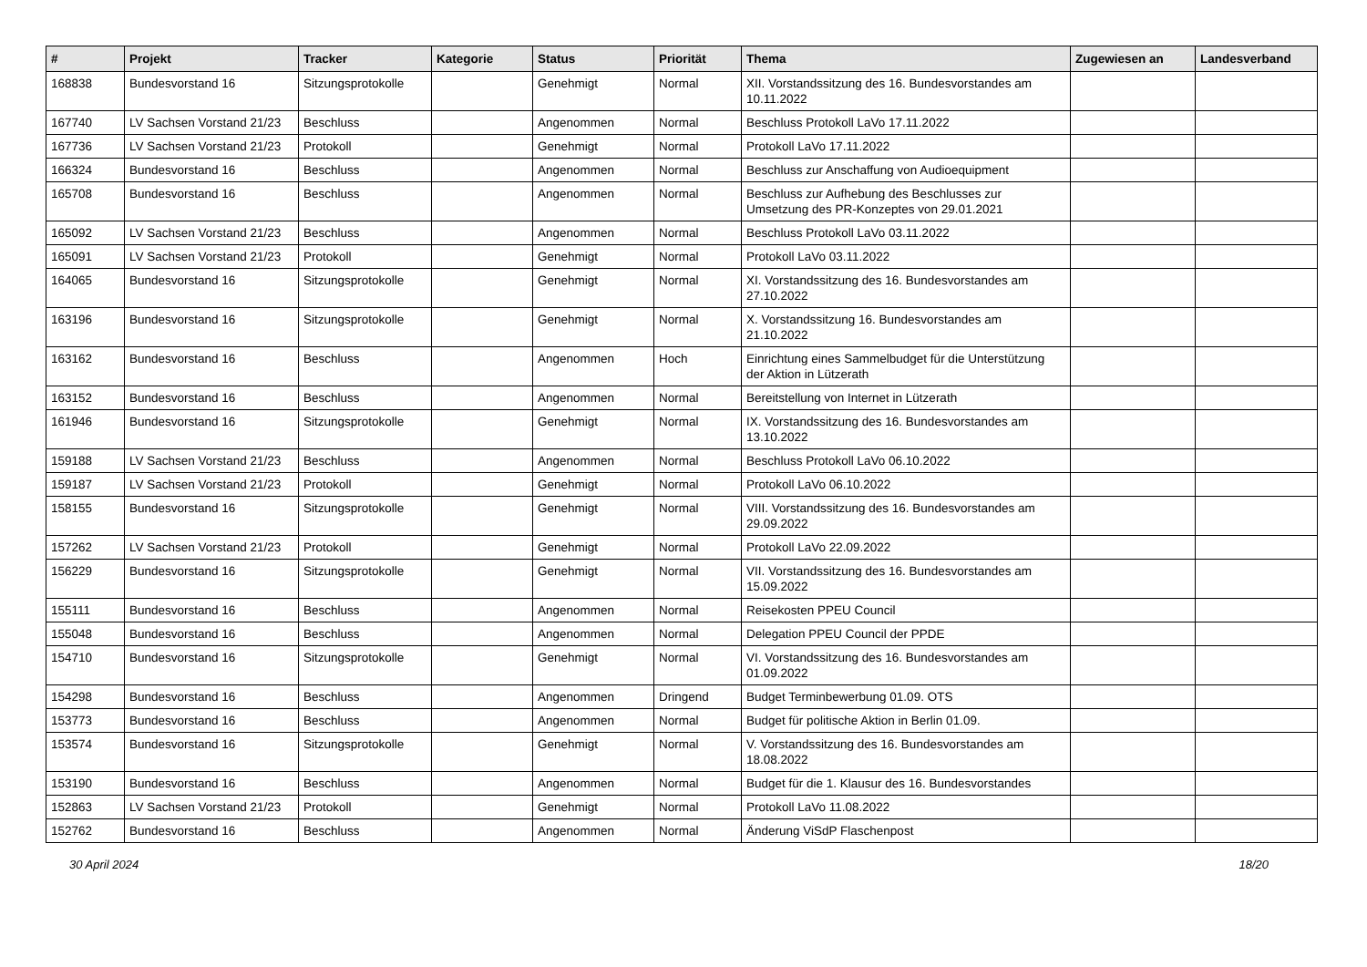| # | Projekt | Tracker | Kategorie | Status | Priorität | Thema | Zugewiesen an | Landesverband |
| --- | --- | --- | --- | --- | --- | --- | --- | --- |
| 168838 | Bundesvorstand 16 | Sitzungsprotokolle | | Genehmigt | Normal | XII. Vorstandssitzung des 16. Bundesvorstandes am 10.11.2022 | | |
| 167740 | LV Sachsen Vorstand 21/23 | Beschluss | | Angenommen | Normal | Beschluss Protokoll LaVo 17.11.2022 | | |
| 167736 | LV Sachsen Vorstand 21/23 | Protokoll | | Genehmigt | Normal | Protokoll LaVo 17.11.2022 | | |
| 166324 | Bundesvorstand 16 | Beschluss | | Angenommen | Normal | Beschluss zur Anschaffung von Audioequipment | | |
| 165708 | Bundesvorstand 16 | Beschluss | | Angenommen | Normal | Beschluss zur Aufhebung des Beschlusses zur Umsetzung des PR-Konzeptes von 29.01.2021 | | |
| 165092 | LV Sachsen Vorstand 21/23 | Beschluss | | Angenommen | Normal | Beschluss Protokoll LaVo 03.11.2022 | | |
| 165091 | LV Sachsen Vorstand 21/23 | Protokoll | | Genehmigt | Normal | Protokoll LaVo 03.11.2022 | | |
| 164065 | Bundesvorstand 16 | Sitzungsprotokolle | | Genehmigt | Normal | XI. Vorstandssitzung des 16. Bundesvorstandes am 27.10.2022 | | |
| 163196 | Bundesvorstand 16 | Sitzungsprotokolle | | Genehmigt | Normal | X. Vorstandssitzung 16. Bundesvorstandes am 21.10.2022 | | |
| 163162 | Bundesvorstand 16 | Beschluss | | Angenommen | Hoch | Einrichtung eines Sammelbudget für die Unterstützung der Aktion in Lützerath | | |
| 163152 | Bundesvorstand 16 | Beschluss | | Angenommen | Normal | Bereitstellung von Internet in Lützerath | | |
| 161946 | Bundesvorstand 16 | Sitzungsprotokolle | | Genehmigt | Normal | IX. Vorstandssitzung des 16. Bundesvorstandes am 13.10.2022 | | |
| 159188 | LV Sachsen Vorstand 21/23 | Beschluss | | Angenommen | Normal | Beschluss Protokoll LaVo 06.10.2022 | | |
| 159187 | LV Sachsen Vorstand 21/23 | Protokoll | | Genehmigt | Normal | Protokoll LaVo 06.10.2022 | | |
| 158155 | Bundesvorstand 16 | Sitzungsprotokolle | | Genehmigt | Normal | VIII. Vorstandssitzung des 16. Bundesvorstandes am 29.09.2022 | | |
| 157262 | LV Sachsen Vorstand 21/23 | Protokoll | | Genehmigt | Normal | Protokoll LaVo 22.09.2022 | | |
| 156229 | Bundesvorstand 16 | Sitzungsprotokolle | | Genehmigt | Normal | VII. Vorstandssitzung des 16. Bundesvorstandes am 15.09.2022 | | |
| 155111 | Bundesvorstand 16 | Beschluss | | Angenommen | Normal | Reisekosten PPEU Council | | |
| 155048 | Bundesvorstand 16 | Beschluss | | Angenommen | Normal | Delegation PPEU Council der PPDE | | |
| 154710 | Bundesvorstand 16 | Sitzungsprotokolle | | Genehmigt | Normal | VI. Vorstandssitzung des 16. Bundesvorstandes am 01.09.2022 | | |
| 154298 | Bundesvorstand 16 | Beschluss | | Angenommen | Dringend | Budget Terminbewerbung 01.09. OTS | | |
| 153773 | Bundesvorstand 16 | Beschluss | | Angenommen | Normal | Budget für politische Aktion in Berlin 01.09. | | |
| 153574 | Bundesvorstand 16 | Sitzungsprotokolle | | Genehmigt | Normal | V. Vorstandssitzung des 16. Bundesvorstandes am 18.08.2022 | | |
| 153190 | Bundesvorstand 16 | Beschluss | | Angenommen | Normal | Budget für die 1. Klausur des 16. Bundesvorstandes | | |
| 152863 | LV Sachsen Vorstand 21/23 | Protokoll | | Genehmigt | Normal | Protokoll LaVo 11.08.2022 | | |
| 152762 | Bundesvorstand 16 | Beschluss | | Angenommen | Normal | Änderung ViSdP Flaschenpost | | |
30 April 2024 18/20